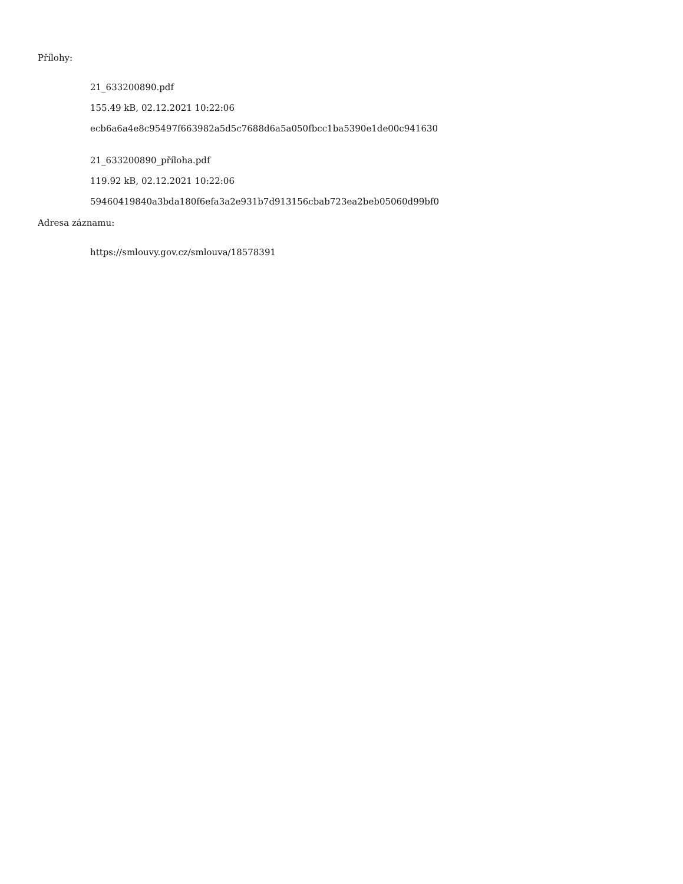Přílohy:
21_633200890.pdf
155.49 kB, 02.12.2021 10:22:06
ecb6a6a4e8c95497f663982a5d5c7688d6a5a050fbcc1ba5390e1de00c941630
21_633200890_příloha.pdf
119.92 kB, 02.12.2021 10:22:06
59460419840a3bda180f6efa3a2e931b7d913156cbab723ea2beb05060d99bf0
Adresa záznamu:
https://smlouvy.gov.cz/smlouva/18578391